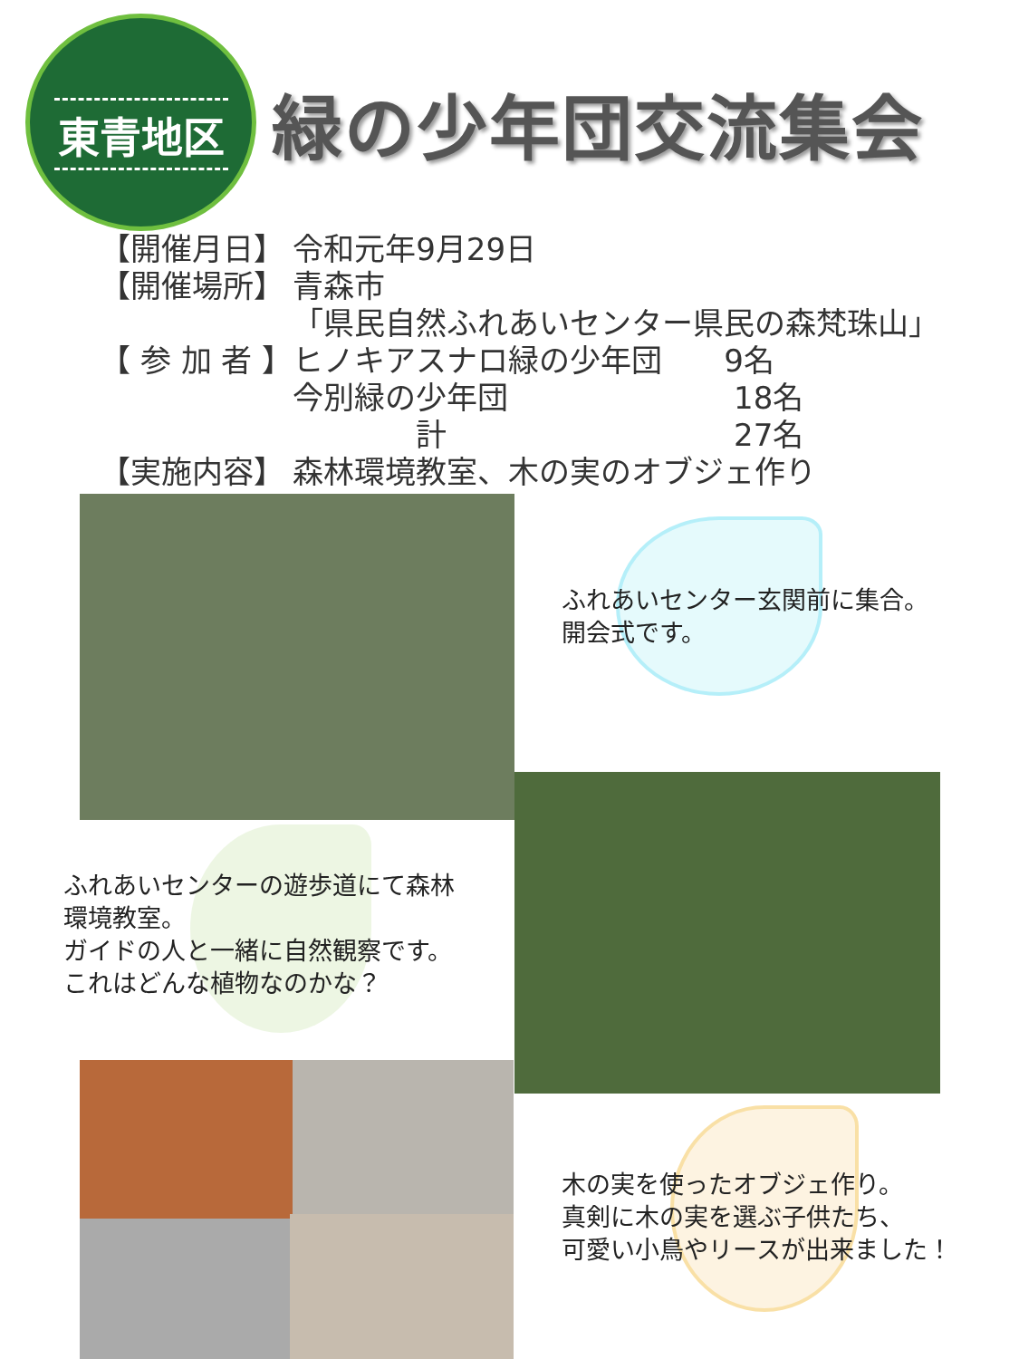東青地区
緑の少年団交流集会
| 【開催月日】 | 令和元年9月29日 |
| 【開催場所】 | 青森市 |
| | 「県民自然ふれあいセンター県民の森梵珠山」 |
| 【 参 加 者 】 | ヒノキアスナロ緑の少年団 9名 |
| | 今別緑の少年団 18名 |
| | 計 27名 |
| 【実施内容】 | 森林環境教室、木の実のオブジェ作り |
ふれあいセンター玄関前に集合。
開会式です。
ふれあいセンターの遊歩道にて森林
環境教室。
ガイドの人と一緒に自然観察です。
これはどんな植物なのかな？
木の実を使ったオブジェ作り。
真剣に木の実を選ぶ子供たち、
可愛い小鳥やリースが出来ました！